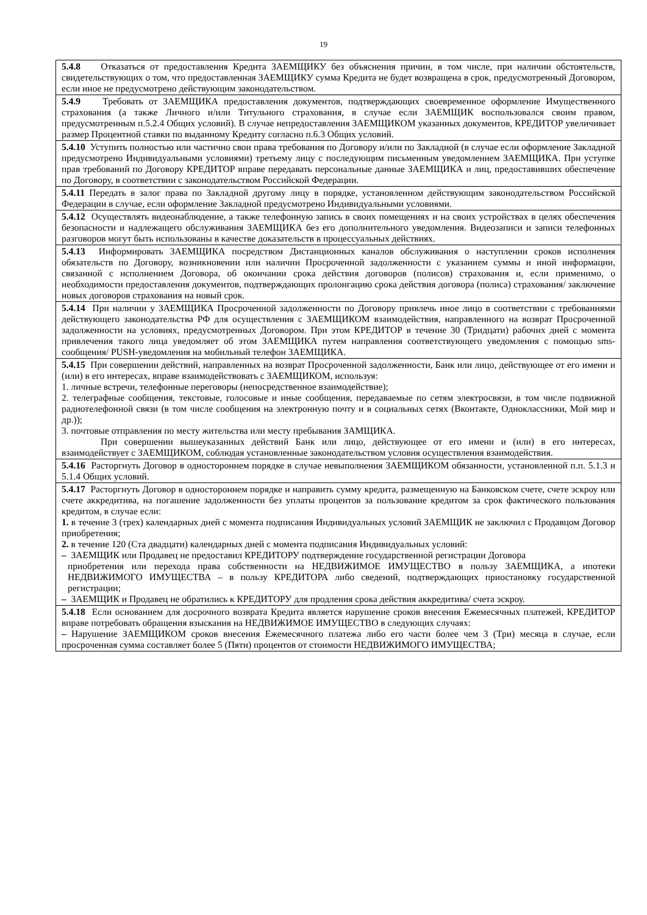19
| 5.4.8 Отказаться от предоставления Кредита ЗАЕМЩИКУ без объяснения причин, в том числе, при наличии обстоятельств, свидетельствующих о том, что предоставленная ЗАЕМЩИКУ сумма Кредита не будет возвращена в срок, предусмотренный Договором, если иное не предусмотрено действующим законодательством. |
| 5.4.9 Требовать от ЗАЕМЩИКА предоставления документов, подтверждающих своевременное оформление Имущественного страхования (а также Личного и/или Титульного страхования, в случае если ЗАЕМЩИК воспользовался своим правом, предусмотренным п.5.2.4 Общих условий). В случае непредоставления ЗАЕМЩИКОМ указанных документов, КРЕДИТОР увеличивает размер Процентной ставки по выданному Кредиту согласно п.6.3 Общих условий. |
| 5.4.10 Уступить полностью или частично свои права требования по Договору и/или по Закладной (в случае если оформление Закладной предусмотрено Индивидуальными условиями) третьему лицу с последующим письменным уведомлением ЗАЕМЩИКА. При уступке прав требований по Договору КРЕДИТОР вправе передавать персональные данные ЗАЕМЩИКА и лиц, предоставивших обеспечение по Договору, в соответствии с законодательством Российской Федерации. |
| 5.4.11 Передать в залог права по Закладной другому лицу в порядке, установленном действующим законодательством Российской Федерации в случае, если оформление Закладной предусмотрено Индивидуальными условиями. |
| 5.4.12 Осуществлять видеонаблюдение, а также телефонную запись в своих помещениях и на своих устройствах в целях обеспечения безопасности и надлежащего обслуживания ЗАЕМЩИКА без его дополнительного уведомления. Видеозаписи и записи телефонных разговоров могут быть использованы в качестве доказательств в процессуальных действиях. |
| 5.4.13 Информировать ЗАЕМЩИКА посредством Дистанционных каналов обслуживания о наступлении сроков исполнения обязательств по Договору, возникновении или наличии Просроченной задолженности с указанием суммы и иной информации, связанной с исполнением Договора, об окончании срока действия договоров (полисов) страхования и, если применимо, о необходимости предоставления документов, подтверждающих пролонгацию срока действия договора (полиса) страхования/ заключение новых договоров страхования на новый срок. |
| 5.4.14 При наличии у ЗАЕМЩИКА Просроченной задолженности по Договору привлечь иное лицо в соответствии с требованиями действующего законодательства РФ для осуществления с ЗАЕМЩИКОМ взаимодействия, направленного на возврат Просроченной задолженности на условиях, предусмотренных Договором. При этом КРЕДИТОР в течение 30 (Тридцати) рабочих дней с момента привлечения такого лица уведомляет об этом ЗАЕМЩИКА путем направления соответствующего уведомления с помощью sms-сообщения/ PUSH-уведомления на мобильный телефон ЗАЕМЩИКА. |
| 5.4.15 При совершении действий, направленных на возврат Просроченной задолженности, Банк или лицо, действующее от его имени и (или) в его интересах, вправе взаимодействовать с ЗАЕМЩИКОМ, используя: 1. личные встречи, телефонные переговоры (непосредственное взаимодействие); 2. телеграфные сообщения, текстовые, голосовые и иные сообщения, передаваемые по сетям электросвязи, в том числе подвижной радиотелефонной связи (в том числе сообщения на электронную почту и в социальных сетях (Вконтакте, Одноклассники, Мой мир и др.)); 3. почтовые отправления по месту жительства или месту пребывания ЗАМЩИКА. При совершении вышеуказанных действий Банк или лицо, действующее от его имени и (или) в его интересах, взаимодействует с ЗАЕМЩИКОМ, соблюдая установленные законодательством условия осуществления взаимодействия. |
| 5.4.16 Расторгнуть Договор в одностороннем порядке в случае невыполнения ЗАЕМЩИКОМ обязанности, установленной п.п. 5.1.3 и 5.1.4 Общих условий. |
| 5.4.17 Расторгнуть Договор в одностороннем порядке и направить сумму кредита, размещенную на Банковском счете, счете эскроу или счете аккредитива, на погашение задолженности без уплаты процентов за пользование кредитом за срок фактического пользования кредитом, в случае если: 1. в течение 3 (трех) календарных дней с момента подписания Индивидуальных условий ЗАЕМЩИК не заключил с Продавцом Договор приобретения; 2. в течение 120 (Ста двадцати) календарных дней с момента подписания Индивидуальных условий: – ЗАЕМЩИК или Продавец не предоставил КРЕДИТОРУ подтверждение государственной регистрации Договора приобретения или перехода права собственности на НЕДВИЖИМОЕ ИМУЩЕСТВО в пользу ЗАЕМЩИКА, а ипотеки НЕДВИЖИМОГО ИМУЩЕСТВА – в пользу КРЕДИТОРА либо сведений, подтверждающих приостановку государственной регистрации; – ЗАЕМЩИК и Продавец не обратились к КРЕДИТОРУ для продления срока действия аккредитива/ счета эскроу. |
| 5.4.18 Если основанием для досрочного возврата Кредита является нарушение сроков внесения Ежемесячных платежей, КРЕДИТОР вправе потребовать обращения взыскания на НЕДВИЖИМОЕ ИМУЩЕСТВО в следующих случаях: – Нарушение ЗАЕМЩИКОМ сроков внесения Ежемесячного платежа либо его части более чем 3 (Три) месяца в случае, если просроченная сумма составляет более 5 (Пяти) процентов от стоимости НЕДВИЖИМОГО ИМУЩЕСТВА; |